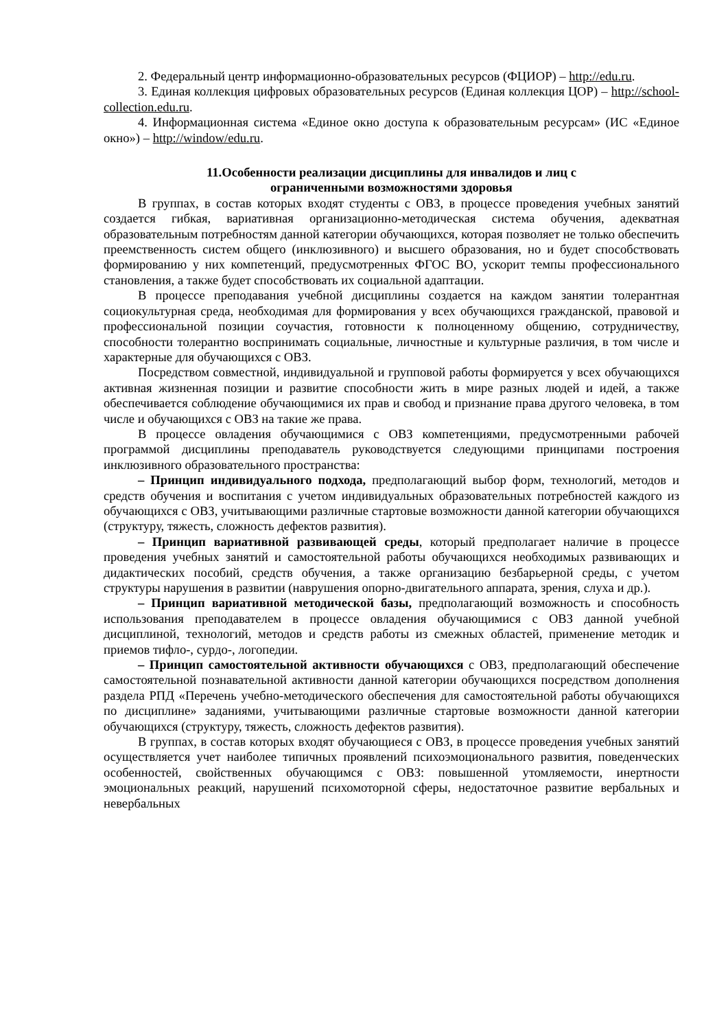2. Федеральный центр информационно-образовательных ресурсов (ФЦИОР) – http://edu.ru.
3. Единая коллекция цифровых образовательных ресурсов (Единая коллекция ЦОР) – http://school-collection.edu.ru.
4. Информационная система «Единое окно доступа к образовательным ресурсам» (ИС «Единое окно») – http://window/edu.ru.
11.Особенности реализации дисциплины для инвалидов и лиц с
ограниченными возможностями здоровья
В группах, в состав которых входят студенты с ОВЗ, в процессе проведения учебных занятий создается гибкая, вариативная организационно-методическая система обучения, адекватная образовательным потребностям данной категории обучающихся, которая позволяет не только обеспечить преемственность систем общего (инклюзивного) и высшего образования, но и будет способствовать формированию у них компетенций, предусмотренных ФГОС ВО, ускорит темпы профессионального становления, а также будет способствовать их социальной адаптации.
В процессе преподавания учебной дисциплины создается на каждом занятии толерантная социокультурная среда, необходимая для формирования у всех обучающихся гражданской, правовой и профессиональной позиции соучастия, готовности к полноценному общению, сотрудничеству, способности толерантно воспринимать социальные, личностные и культурные различия, в том числе и характерные для обучающихся с ОВЗ.
Посредством совместной, индивидуальной и групповой работы формируется у всех обучающихся активная жизненная позиции и развитие способности жить в мире разных людей и идей, а также обеспечивается соблюдение обучающимися их прав и свобод и признание права другого человека, в том числе и обучающихся с ОВЗ на такие же права.
В процессе овладения обучающимися с ОВЗ компетенциями, предусмотренными рабочей программой дисциплины преподаватель руководствуется следующими принципами построения инклюзивного образовательного пространства:
– Принцип индивидуального подхода, предполагающий выбор форм, технологий, методов и средств обучения и воспитания с учетом индивидуальных образовательных потребностей каждого из обучающихся с ОВЗ, учитывающими различные стартовые возможности данной категории обучающихся (структуру, тяжесть, сложность дефектов развития).
– Принцип вариативной развивающей среды, который предполагает наличие в процессе проведения учебных занятий и самостоятельной работы обучающихся необходимых развивающих и дидактических пособий, средств обучения, а также организацию безбарьерной среды, с учетом структуры нарушения в развитии (наврушения опорно-двигательного аппарата, зрения, слуха и др.).
– Принцип вариативной методической базы, предполагающий возможность и способность использования преподавателем в процессе овладения обучающимися с ОВЗ данной учебной дисциплиной, технологий, методов и средств работы из смежных областей, применение методик и приемов тифло-, сурдо-, логопедии.
– Принцип самостоятельной активности обучающихся с ОВЗ, предполагающий обеспечение самостоятельной познавательной активности данной категории обучающихся посредством дополнения раздела РПД «Перечень учебно-методического обеспечения для самостоятельной работы обучающихся по дисциплине» заданиями, учитывающими различные стартовые возможности данной категории обучающихся (структуру, тяжесть, сложность дефектов развития).
В группах, в состав которых входят обучающиеся с ОВЗ, в процессе проведения учебных занятий осуществляется учет наиболее типичных проявлений психоэмоционального развития, поведенческих особенностей, свойственных обучающимся с ОВЗ: повышенной утомляемости, инертности эмоциональных реакций, нарушений психомоторной сферы, недостаточное развитие вербальных и невербальных